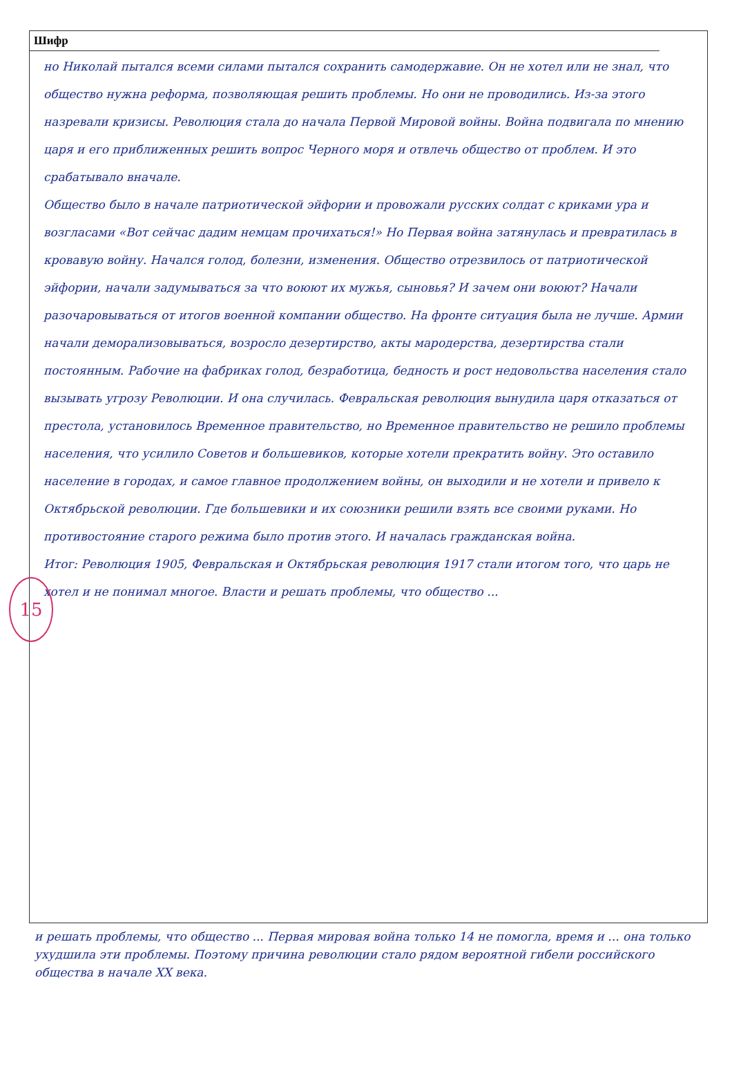Шифр
15
но Николай пытался всеми силами пытался сохранить самодержавие. Он не хотел или не знал, что общество нужна реформа, позволяющая решить проблемы. Но они не проводились. Из-за этого назревали кризисы. Революция стала до начала Первой Мировой войны. Война подвигала по мнению царя и его приближенных решить вопрос Черного моря и отвлечь общество от проблем. И это срабатывало вначале.
Общество было в начале патриотической эйфории и провожали русских солдат с криками ура и возгласами «Вот сейчас дадим немцам прочихаться!» Но Первая война затянулась и превратилась в кровавую войну. Начался голод, болезни, изменения. Общество отрезвилось от патриотической эйфории, начали задумываться за что воюют их мужья, сыновья? И зачем они воюют? Начали разочаровываться от итогов военной компании общество. На фронте ситуация была не лучше. Армии начали деморализовываться, возросло дезертирство, акты мародерства, дезертирства стали постоянным. Рабочие на фабриках голод, безработица, бедность и рост недовольства населения стало вызывать угрозу Революции. И она случилась. Февральская революция вынудила царя отказаться от престола, установилось Временное правительство, но Временное правительство не решило проблемы населения, что усилило Советов и большевиков, которые хотели прекратить войну. Это оставило население в городах, и самое главное продолжением войны, он выходили и не хотели и привело к Октябрьской революции. Где большевики и их союзники решили взять все своими руками. Но противостояние старого режима было против этого. И началась гражданская война.
Итог: Революция 1905, Февральская и Октябрьская революция 1917 стали итогом того, что царь не хотел и не понимал многое. Власти и решать проблемы, что общество ...
и решать проблемы, что общество ... Первая мировая война только 14 не помогла, время и ... она только ухудшила эти проблемы. Поэтому причина революции стало рядом вероятной гибели российского общества в начале XX века.